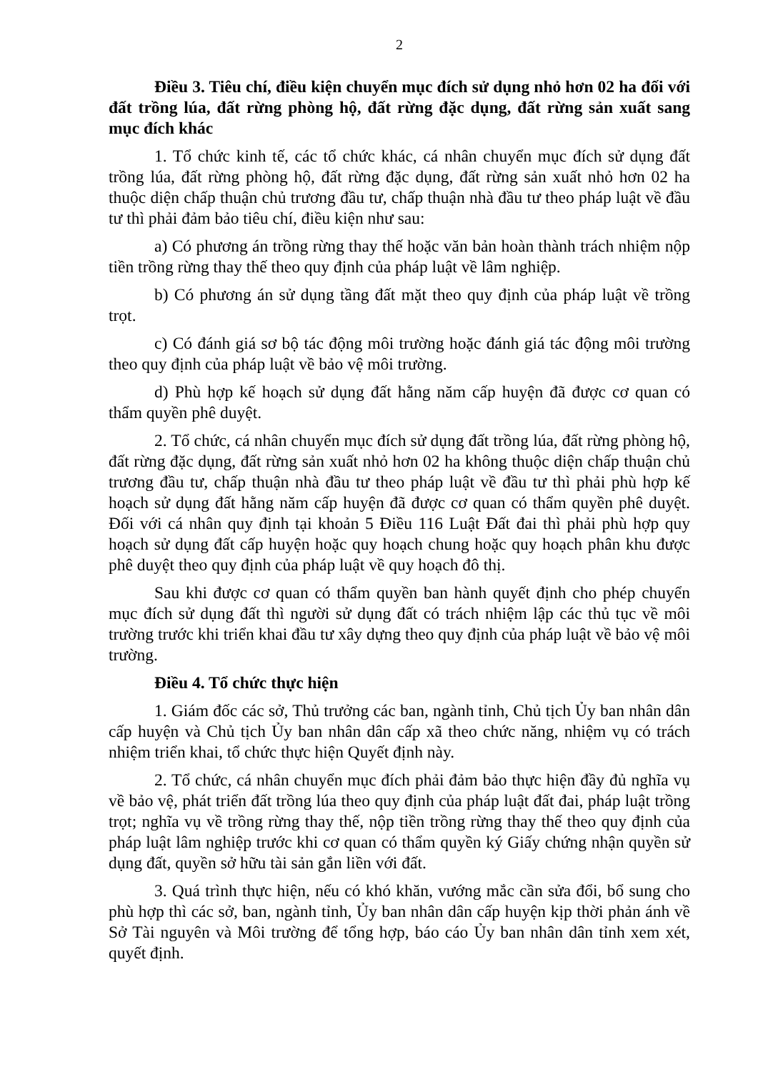2
Điều 3. Tiêu chí, điều kiện chuyển mục đích sử dụng nhỏ hơn 02 ha đối với đất trồng lúa, đất rừng phòng hộ, đất rừng đặc dụng, đất rừng sản xuất sang mục đích khác
1. Tổ chức kinh tế, các tổ chức khác, cá nhân chuyển mục đích sử dụng đất trồng lúa, đất rừng phòng hộ, đất rừng đặc dụng, đất rừng sản xuất nhỏ hơn 02 ha thuộc diện chấp thuận chủ trương đầu tư, chấp thuận nhà đầu tư theo pháp luật về đầu tư thì phải đảm bảo tiêu chí, điều kiện như sau:
a) Có phương án trồng rừng thay thế hoặc văn bản hoàn thành trách nhiệm nộp tiền trồng rừng thay thế theo quy định của pháp luật về lâm nghiệp.
b) Có phương án sử dụng tầng đất mặt theo quy định của pháp luật về trồng trọt.
c) Có đánh giá sơ bộ tác động môi trường hoặc đánh giá tác động môi trường theo quy định của pháp luật về bảo vệ môi trường.
d) Phù hợp kế hoạch sử dụng đất hằng năm cấp huyện đã được cơ quan có thẩm quyền phê duyệt.
2. Tổ chức, cá nhân chuyển mục đích sử dụng đất trồng lúa, đất rừng phòng hộ, đất rừng đặc dụng, đất rừng sản xuất nhỏ hơn 02 ha không thuộc diện chấp thuận chủ trương đầu tư, chấp thuận nhà đầu tư theo pháp luật về đầu tư thì phải phù hợp kế hoạch sử dụng đất hằng năm cấp huyện đã được cơ quan có thẩm quyền phê duyệt. Đối với cá nhân quy định tại khoản 5 Điều 116 Luật Đất đai thì phải phù hợp quy hoạch sử dụng đất cấp huyện hoặc quy hoạch chung hoặc quy hoạch phân khu được phê duyệt theo quy định của pháp luật về quy hoạch đô thị.
Sau khi được cơ quan có thẩm quyền ban hành quyết định cho phép chuyển mục đích sử dụng đất thì người sử dụng đất có trách nhiệm lập các thủ tục về môi trường trước khi triển khai đầu tư xây dựng theo quy định của pháp luật về bảo vệ môi trường.
Điều 4. Tổ chức thực hiện
1. Giám đốc các sở, Thủ trưởng các ban, ngành tỉnh, Chủ tịch Ủy ban nhân dân cấp huyện và Chủ tịch Ủy ban nhân dân cấp xã theo chức năng, nhiệm vụ có trách nhiệm triển khai, tổ chức thực hiện Quyết định này.
2. Tổ chức, cá nhân chuyển mục đích phải đảm bảo thực hiện đầy đủ nghĩa vụ về bảo vệ, phát triển đất trồng lúa theo quy định của pháp luật đất đai, pháp luật trồng trọt; nghĩa vụ về trồng rừng thay thế, nộp tiền trồng rừng thay thế theo quy định của pháp luật lâm nghiệp trước khi cơ quan có thẩm quyền ký Giấy chứng nhận quyền sử dụng đất, quyền sở hữu tài sản gắn liền với đất.
3. Quá trình thực hiện, nếu có khó khăn, vướng mắc cần sửa đổi, bổ sung cho phù hợp thì các sở, ban, ngành tỉnh, Ủy ban nhân dân cấp huyện kịp thời phản ánh về Sở Tài nguyên và Môi trường để tổng hợp, báo cáo Ủy ban nhân dân tỉnh xem xét, quyết định.